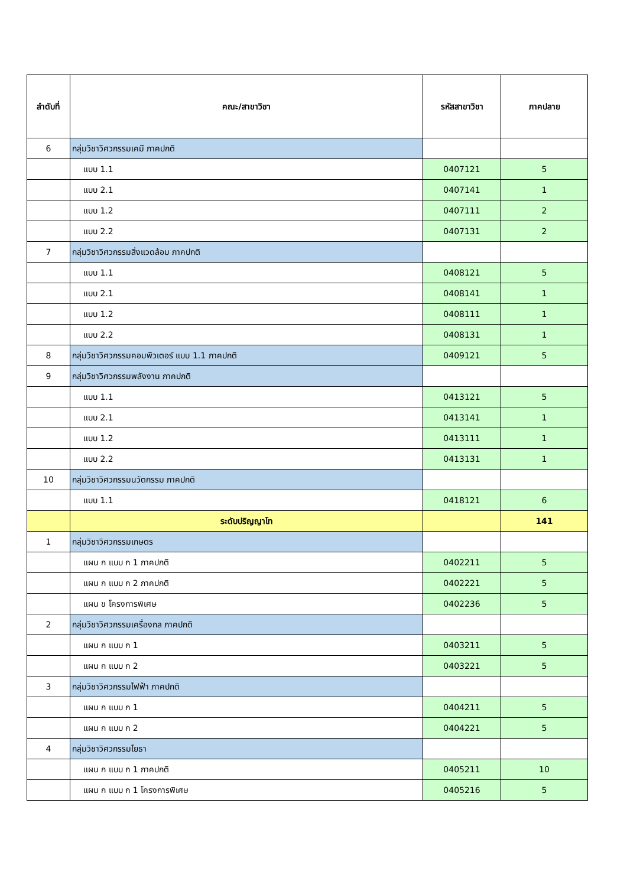| ลำดับที่ | คณะ/สาขาวิชา | รหัสสาขาวิชา | ภาคปลาย |
| --- | --- | --- | --- |
| 6 | กลุ่มวิชาวิศวกรรมเคมี ภาคปกติ | | |
| | แบบ 1.1 | 0407121 | 5 |
| | แบบ 2.1 | 0407141 | 1 |
| | แบบ 1.2 | 0407111 | 2 |
| | แบบ 2.2 | 0407131 | 2 |
| 7 | กลุ่มวิชาวิศวกรรมสิ่งแวดล้อม ภาคปกติ | | |
| | แบบ 1.1 | 0408121 | 5 |
| | แบบ 2.1 | 0408141 | 1 |
| | แบบ 1.2 | 0408111 | 1 |
| | แบบ 2.2 | 0408131 | 1 |
| 8 | กลุ่มวิชาวิศวกรรมคอมพิวเตอร์ แบบ 1.1 ภาคปกติ | 0409121 | 5 |
| 9 | กลุ่มวิชาวิศวกรรมพลังงาน ภาคปกติ | | |
| | แบบ 1.1 | 0413121 | 5 |
| | แบบ 2.1 | 0413141 | 1 |
| | แบบ 1.2 | 0413111 | 1 |
| | แบบ 2.2 | 0413131 | 1 |
| 10 | กลุ่มวิชาวิศวกรรมนวัตกรรม ภาคปกติ | | |
| | แบบ 1.1 | 0418121 | 6 |
| | ระดับปริญญาโท | | 141 |
| 1 | กลุ่มวิชาวิศวกรรมเกษตร | | |
| | แผน ก แบบ ก 1 ภาคปกติ | 0402211 | 5 |
| | แผน ก แบบ ก 2 ภาคปกติ | 0402221 | 5 |
| | แผน ข โครงการพิเศษ | 0402236 | 5 |
| 2 | กลุ่มวิชาวิศวกรรมเครื่องกล ภาคปกติ | | |
| | แผน ก แบบ ก 1 | 0403211 | 5 |
| | แผน ก แบบ ก 2 | 0403221 | 5 |
| 3 | กลุ่มวิชาวิศวกรรมไฟฟ้า ภาคปกติ | | |
| | แผน ก แบบ ก 1 | 0404211 | 5 |
| | แผน ก แบบ ก 2 | 0404221 | 5 |
| 4 | กลุ่มวิชาวิศวกรรมโยธา | | |
| | แผน ก แบบ ก 1 ภาคปกติ | 0405211 | 10 |
| | แผน ก แบบ ก 1 โครงการพิเศษ | 0405216 | 5 |